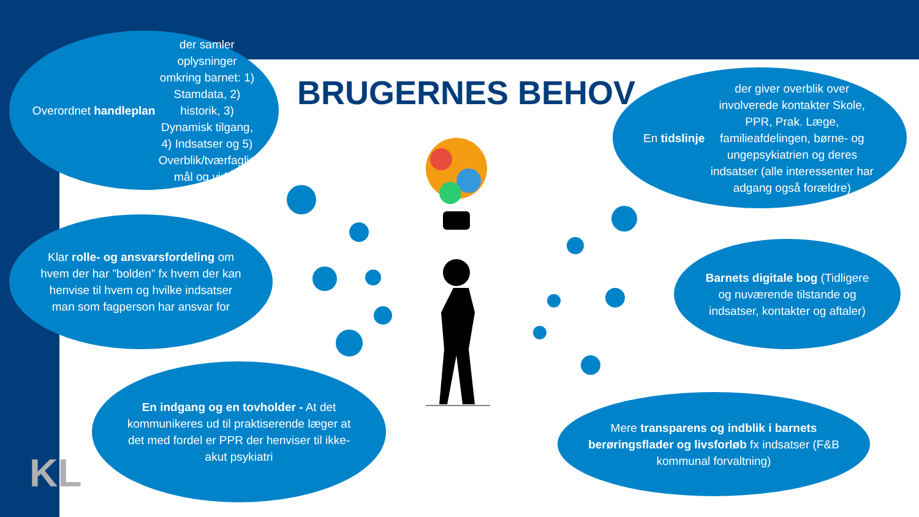Overordnet handleplan der samler oplysninger omkring barnet: 1) Stamdata, 2) historik, 3) Dynamisk tilgang, 4) Indsatser og 5) Overblik/tværfaglig mål og viden
BRUGERNES BEHOV
En tidslinje der giver overblik over involverede kontakter Skole, PPR, Prak. Læge, familieafdelingen, børne- og ungepsykiatrien og deres indsatser (alle interessenter har adgang også forældre)
Klar rolle- og ansvarsfordeling om hvem der har ”bolden” fx hvem der kan henvise til hvem og hvilke indsatser man som fagperson har ansvar for
Barnets digitale bog (Tidligere og nuværende tilstande og indsatser, kontakter og aftaler)
En indgang og en tovholder - At det kommunikeres ud til praktiserende læger at det med fordel er PPR der henviser til ikke-akut psykiatri
Mere transparens og indblik i barnets berøringsflader og livsforløb fx indsatser (F&B kommunal forvaltning)
KL